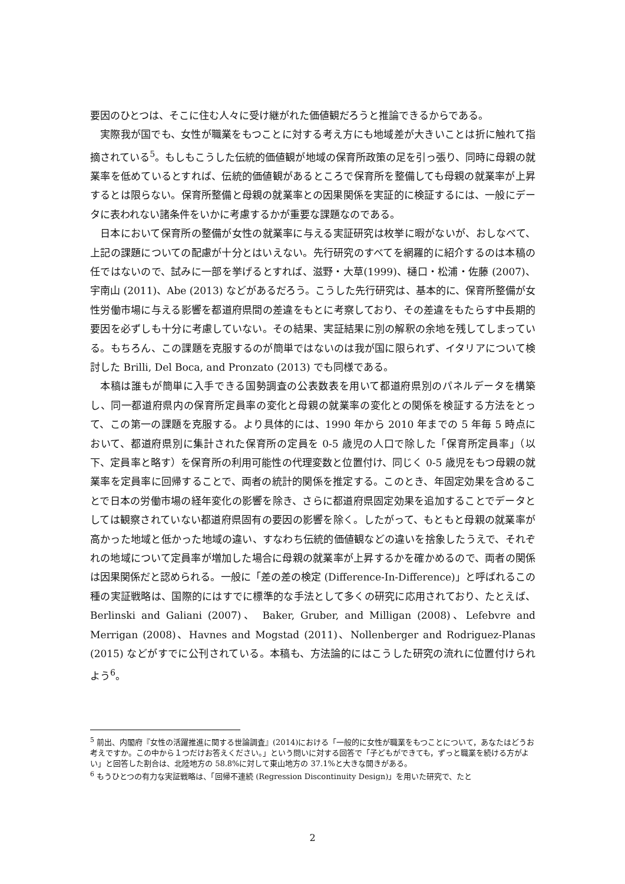要因のひとつは、そこに住む人々に受け継がれた価値観だろうと推論できるからである。
実際我が国でも、女性が職業をもつことに対する考え方にも地域差が大きいことは折に触れて指摘されている<sup>5</sup>。もしもこうした伝統的価値観が地域の保育所政策の足を引っ張り、同時に母親の就業率を低めているとすれば、伝統的価値観があるところで保育所を整備しても母親の就業率が上昇するとは限らない。保育所整備と母親の就業率との因果関係を実証的に検証するには、一般にデータに表われない諸条件をいかに考慮するかが重要な課題なのである。
日本において保育所の整備が女性の就業率に与える実証研究は枚挙に暇がないが、おしなべて、上記の課題についての配慮が十分とはいえない。先行研究のすべてを網羅的に紹介するのは本稿の任ではないので、試みに一部を挙げるとすれば、滋野・大草(1999)、樋口・松浦・佐藤 (2007)、宇南山 (2011)、Abe (2013) などがあるだろう。こうした先行研究は、基本的に、保育所整備が女性労働市場に与える影響を都道府県間の差違をもとに考察しており、その差違をもたらす中長期的要因を必ずしも十分に考慮していない。その結果、実証結果に別の解釈の余地を残してしまっている。もちろん、この課題を克服するのが簡単ではないのは我が国に限られず、イタリアについて検討した Brilli, Del Boca, and Pronzato (2013) でも同様である。
本稿は誰もが簡単に入手できる国勢調査の公表数表を用いて都道府県別のパネルデータを構築し、同一都道府県内の保育所定員率の変化と母親の就業率の変化との関係を検証する方法をとって、この第一の課題を克服する。より具体的には、1990 年から 2010 年までの 5 年毎 5 時点において、都道府県別に集計された保育所の定員を 0-5 歳児の人口で除した「保育所定員率」（以下、定員率と略す）を保育所の利用可能性の代理変数と位置付け、同じく 0-5 歳児をもつ母親の就業率を定員率に回帰することで、両者の統計的関係を推定する。このとき、年固定効果を含めることで日本の労働市場の経年変化の影響を除き、さらに都道府県固定効果を追加することでデータとしては観察されていない都道府県固有の要因の影響を除く。したがって、もともと母親の就業率が高かった地域と低かった地域の違い、すなわち伝統的価値観などの違いを捨象したうえで、それぞれの地域について定員率が増加した場合に母親の就業率が上昇するかを確かめるので、両者の関係は因果関係だと認められる。一般に「差の差の検定 (Difference-In-Difference)」と呼ばれるこの種の実証戦略は、国際的にはすでに標準的な手法として多くの研究に応用されており、たとえば、Berlinski and Galiani (2007)、 Baker, Gruber, and Milligan (2008)、Lefebvre and Merrigan (2008)、Havnes and Mogstad (2011)、Nollenberger and Rodriguez-Planas (2015) などがすでに公刊されている。本稿も、方法論的にはこうした研究の流れに位置付けられよう<sup>6</sup>。
<sup>5</sup> 前出、内閣府『女性の活躍推進に関する世論調査』(2014)における「一般的に女性が職業をもつことについて，あなたはどうお考えですか。この中から１つだけお答えください。」という問いに対する回答で「子どもができても，ずっと職業を続ける方がよい」と回答した割合は、北陸地方の 58.8%に対して東山地方の 37.1%と大きな開きがある。
<sup>6</sup> もうひとつの有力な実証戦略は、「回帰不連続 (Regression Discontinuity Design)」を用いた研究で、たと
2